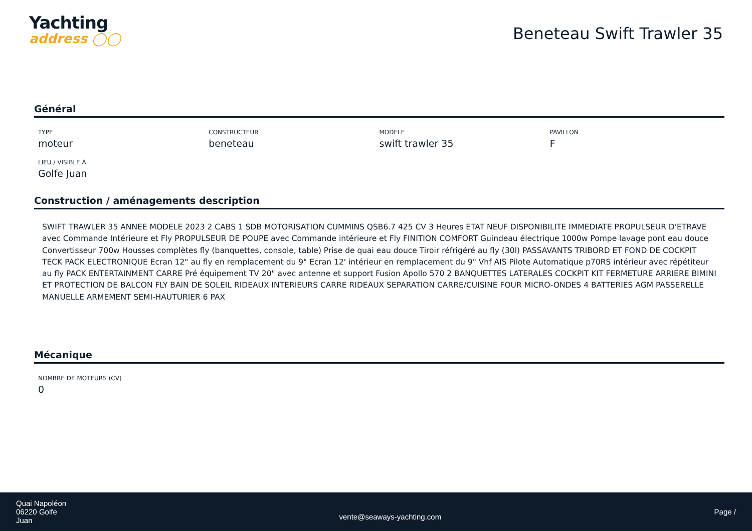Yachting
address ◯◯
Beneteau Swift Trawler 35
Général
TYPE
moteur
CONSTRUCTEUR
beneteau
MODELE
swift trawler 35
PAVILLON
F
LIEU / VISIBLE À
Golfe Juan
Construction / aménagements description
SWIFT TRAWLER 35 ANNEE MODELE 2023 2 CABS 1 SDB MOTORISATION CUMMINS QSB6.7 425 CV 3 Heures ETAT NEUF DISPONIBILITE IMMEDIATE PROPULSEUR D'ETRAVE avec Commande Intérieure et Fly PROPULSEUR DE POUPE avec Commande intérieure et Fly FINITION COMFORT Guindeau électrique 1000w Pompe lavage pont eau douce Convertisseur 700w Housses complètes fly (banquettes, console, table) Prise de quai eau douce Tiroir réfrigéré au fly (30l) PASSAVANTS TRIBORD ET FOND DE COCKPIT TECK PACK ELECTRONIQUE Ecran 12" au fly en remplacement du 9" Ecran 12' intérieur en remplacement du 9" Vhf AIS Pilote Automatique p70RS intérieur avec répétiteur au fly PACK ENTERTAINMENT CARRE Pré équipement TV 20" avec antenne et support Fusion Apollo 570 2 BANQUETTES LATERALES COCKPIT KIT FERMETURE ARRIERE BIMINI ET PROTECTION DE BALCON FLY BAIN DE SOLEIL RIDEAUX INTERIEURS CARRE RIDEAUX SEPARATION CARRE/CUISINE FOUR MICRO-ONDES 4 BATTERIES AGM PASSERELLE MANUELLE ARMEMENT SEMI-HAUTURIER 6 PAX
Mécanique
NOMBRE DE MOTEURS (CV)
0
Quai Napoléon
06220 Golfe
Juan
vente@seaways-yachting.com
Page /